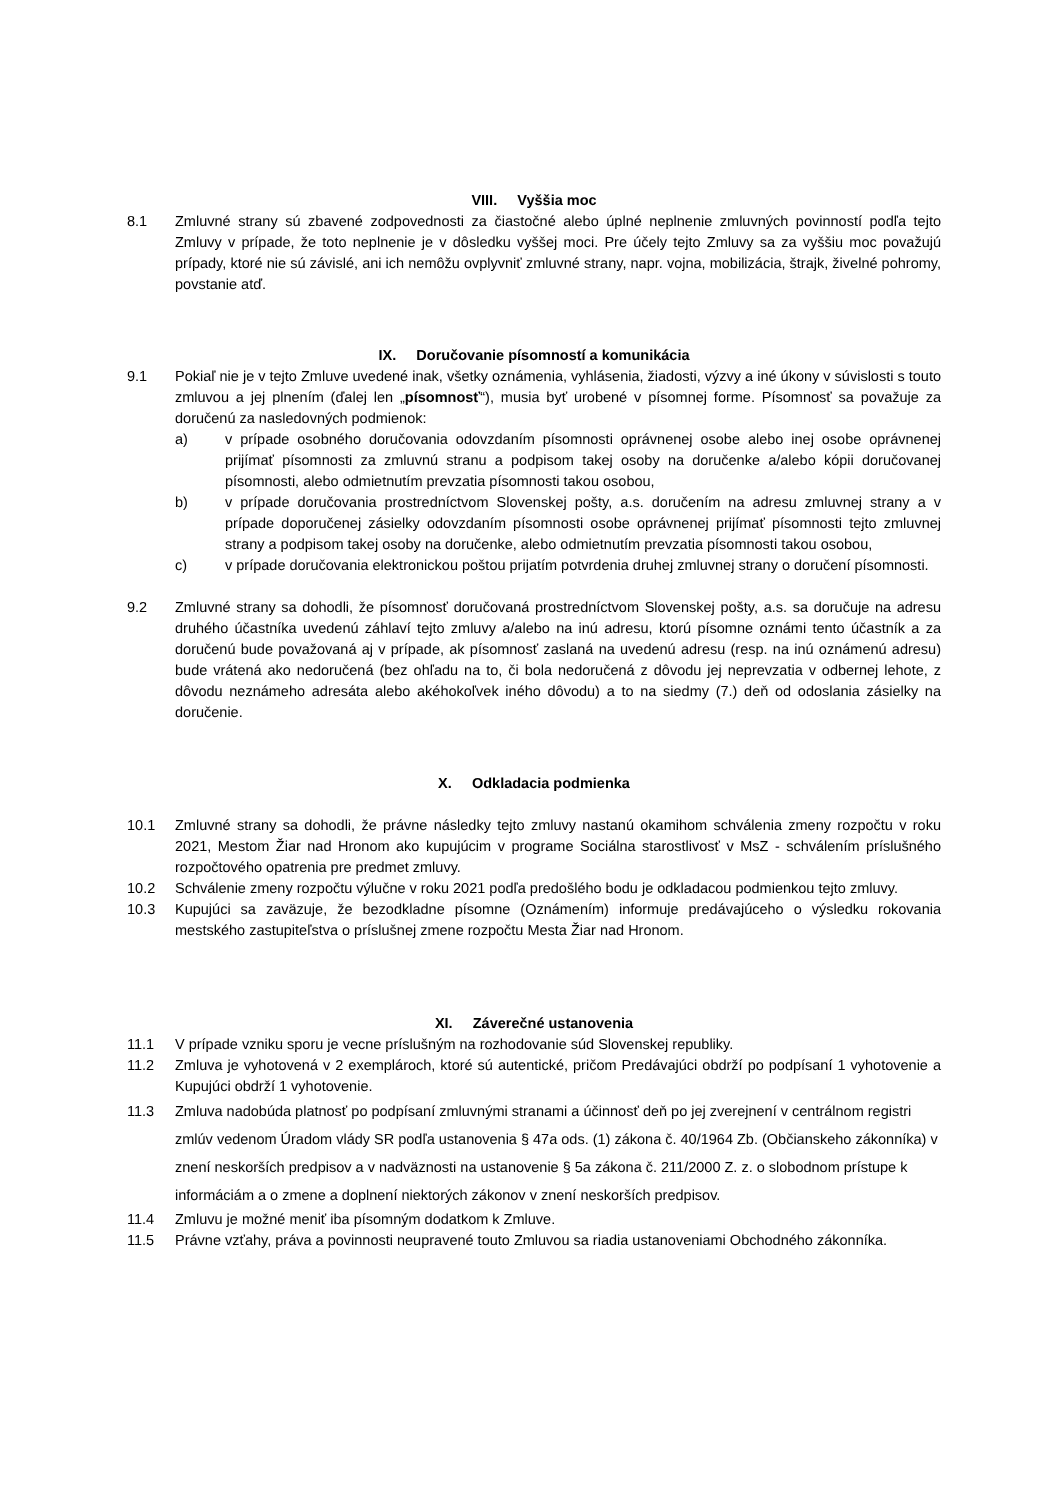VIII. Vyššia moc
8.1 Zmluvné strany sú zbavené zodpovednosti za čiastočné alebo úplné neplnenie zmluvných povinností podľa tejto Zmluvy v prípade, že toto neplnenie je v dôsledku vyššej moci. Pre účely tejto Zmluvy sa za vyššiu moc považujú prípady, ktoré nie sú závislé, ani ich nemôžu ovplyvniť zmluvné strany, napr. vojna, mobilizácia, štrajk, živelné pohromy, povstanie atď.
IX. Doručovanie písomností a komunikácia
9.1 Pokiaľ nie je v tejto Zmluve uvedené inak, všetky oznámenia, vyhlásenia, žiadosti, výzvy a iné úkony v súvislosti s touto zmluvou a jej plnením (ďalej len „písomnosť“), musia byť urobené v písomnej forme. Písomnosť sa považuje za doručenú za nasledovných podmienok:
a) v prípade osobného doručovania odovzdaním písomnosti oprávnenej osobe alebo inej osobe oprávnenej prijímať písomnosti za zmluvnú stranu a podpisom takej osoby na doručenke a/alebo kópii doručovanej písomnosti, alebo odmietnutím prevzatia písomnosti takou osobou,
b) v prípade doručovania prostredníctvom Slovenskej pošty, a.s. doručením na adresu zmluvnej strany a v prípade doporučenej zásielky odovzdaním písomnosti osobe oprávnenej prijímať písomnosti tejto zmluvnej strany a podpisom takej osoby na doručenke, alebo odmietnutím prevzatia písomnosti takou osobou,
c) v prípade doručovania elektronickou poštou prijatím potvrdenia druhej zmluvnej strany o doručení písomnosti.
9.2 Zmluvné strany sa dohodli, že písomnosť doručovaná prostredníctvom Slovenskej pošty, a.s. sa doručuje na adresu druhého účastníka uvedenú záhlaví tejto zmluvy a/alebo na inú adresu, ktorú písomne oznámi tento účastník a za doručenú bude považovaná aj v prípade, ak písomnosť zaslaná na uvedenú adresu (resp. na inú oznámenú adresu) bude vrátená ako nedoručená (bez ohľadu na to, či bola nedoručená z dôvodu jej neprevzatia v odbernej lehote, z dôvodu neznámeho adresáta alebo akéhokoľvek iného dôvodu) a to na siedmy (7.) deň od odoslania zásielky na doručenie.
X. Odkladacia podmienka
10.1 Zmluvné strany sa dohodli, že právne následky tejto zmluvy nastanú okamihom schválenia zmeny rozpočtu v roku 2021, Mestom Žiar nad Hronom ako kupujúcim v programe Sociálna starostlivosť v MsZ - schválením príslušného rozpočtového opatrenia pre predmet zmluvy.
10.2 Schválenie zmeny rozpočtu výlučne v roku 2021 podľa predošlého bodu je odkladacou podmienkou tejto zmluvy.
10.3 Kupujúci sa zaväzuje, že bezodkladne písomne (Oznámením) informuje predávajúceho o výsledku rokovania mestského zastupiteľstva o príslušnej zmene rozpočtu Mesta Žiar nad Hronom.
XI. Záverečné ustanovenia
11.1 V prípade vzniku sporu je vecne príslušným na rozhodovanie súd Slovenskej republiky.
11.2 Zmluva je vyhotovená v 2 exemplároch, ktoré sú autentické, pričom Predávajúci obdrží po podpísaní 1 vyhotovenie a Kupujúci obdrží 1 vyhotovenie.
11.3 Zmluva nadobúda platnosť po podpísaní zmluvnými stranami a účinnosť deň po jej zverejnení v centrálnom registri zmlúv vedenom Úradom vlády SR podľa ustanovenia § 47a ods. (1) zákona č. 40/1964 Zb. (Občianskeho zákonníka) v znení neskorších predpisov a v nadväznosti na ustanovenie § 5a zákona č. 211/2000 Z. z. o slobodnom prístupe k informáciám a o zmene a doplnení niektorých zákonov v znení neskorších predpisov.
11.4 Zmluvu je možné meniť iba písomným dodatkom k Zmluve.
11.5 Právne vzťahy, práva a povinnosti neupravené touto Zmluvou sa riadia ustanoveniami Obchodného zákonníka.